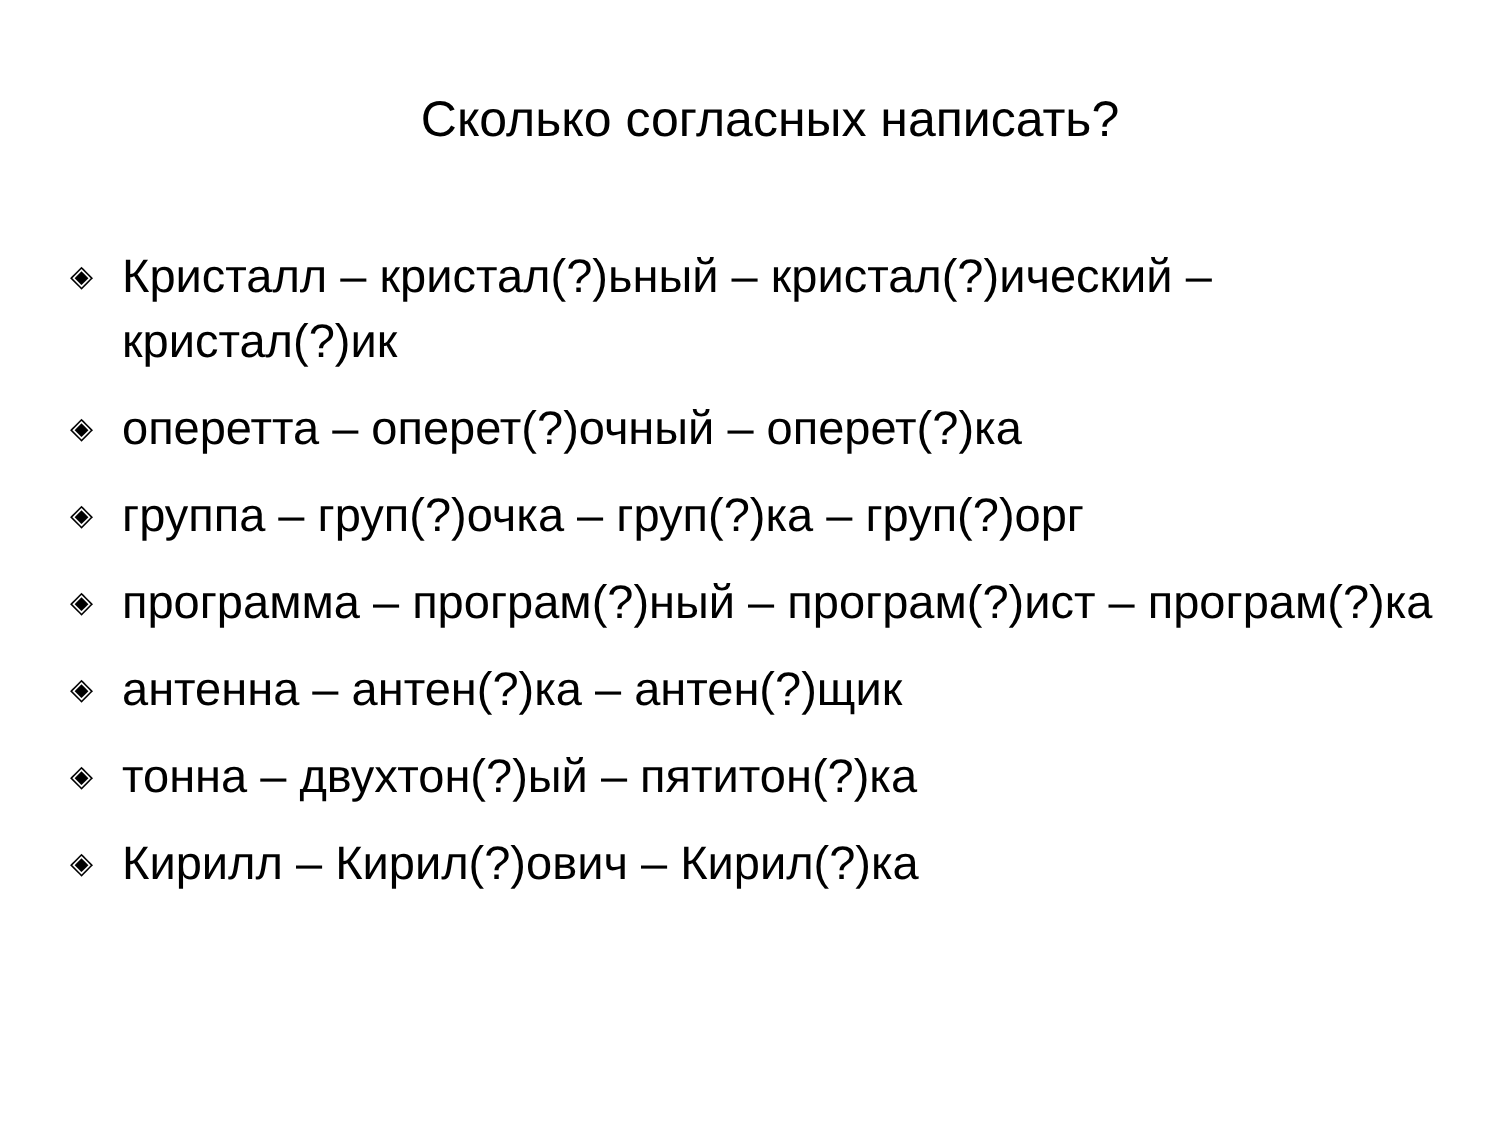Сколько согласных написать?
◈ Кристалл – кристал(?)ьный – кристал(?)ический – кристал(?)ик
◈ оперетта – оперет(?)очный – оперет(?)ка
◈ группа – груп(?)очка – груп(?)ка – груп(?)орг
◈ программа – програм(?)ный – програм(?)ист – програм(?)ка
◈ антенна – антен(?)ка – антен(?)щик
◈ тонна – двухтон(?)ый – пятитон(?)ка
◈ Кирилл – Кирил(?)ович – Кирил(?)ка